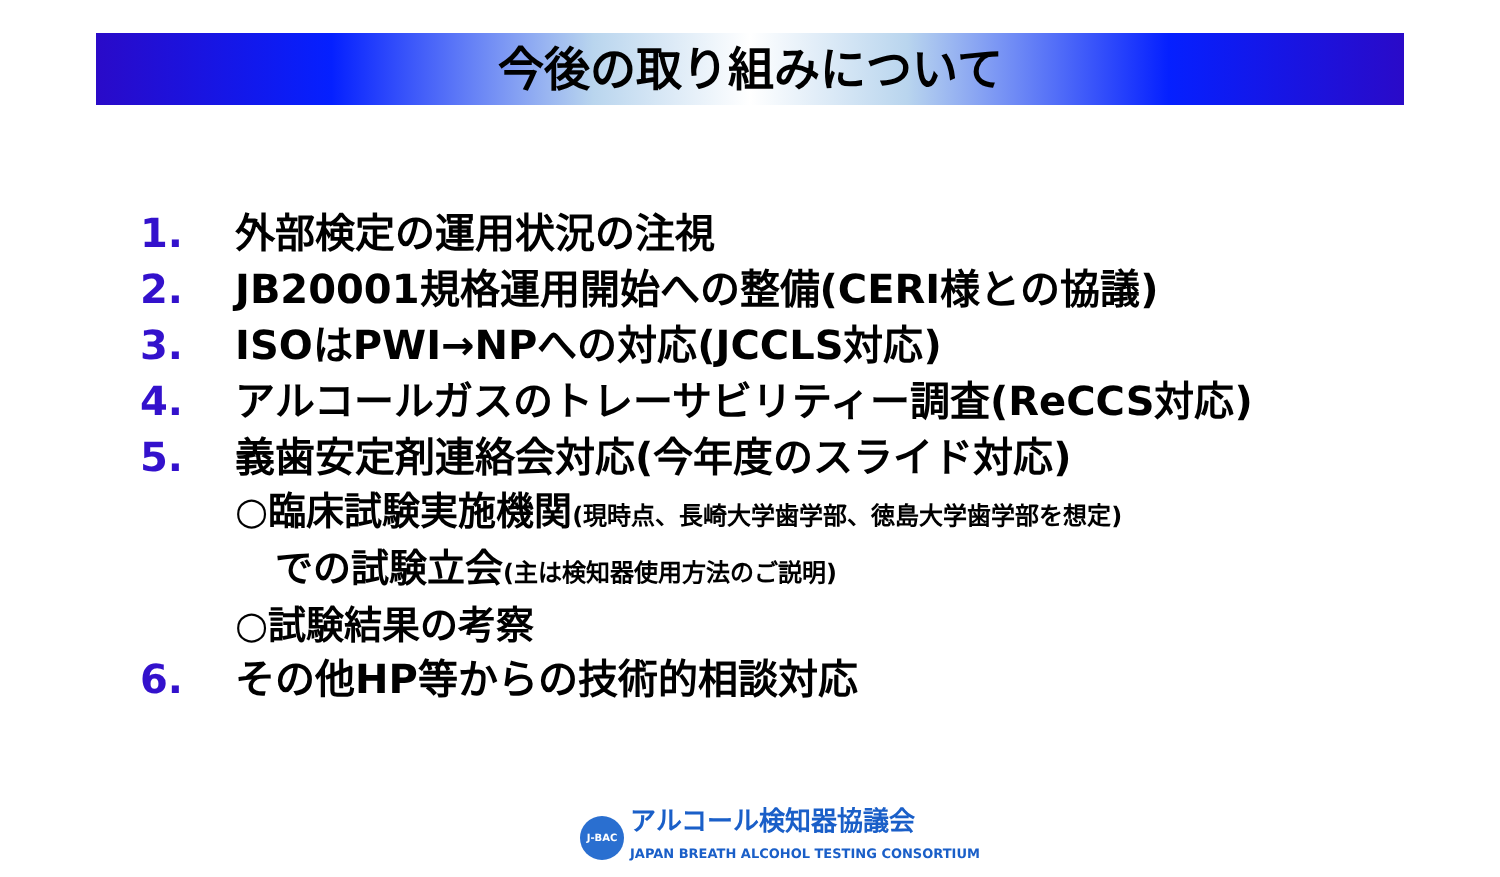今後の取り組みについて
1. 外部検定の運用状況の注視
2. JB20001規格運用開始への整備(CERI様との協議)
3. ISOはPWI→NPへの対応(JCCLS対応)
4. アルコールガスのトレーサビリティー調査(ReCCS対応)
5. 義歯安定剤連絡会対応(今年度のスライド対応)
○臨床試験実施機関(現時点、長崎大学歯学部、徳島大学歯学部を想定)
での試験立会(主は検知器使用方法のご説明)
○試験結果の考察
6. その他HP等からの技術的相談対応
J-BAC
アルコール検知器協議会
JAPAN BREATH ALCOHOL TESTING CONSORTIUM